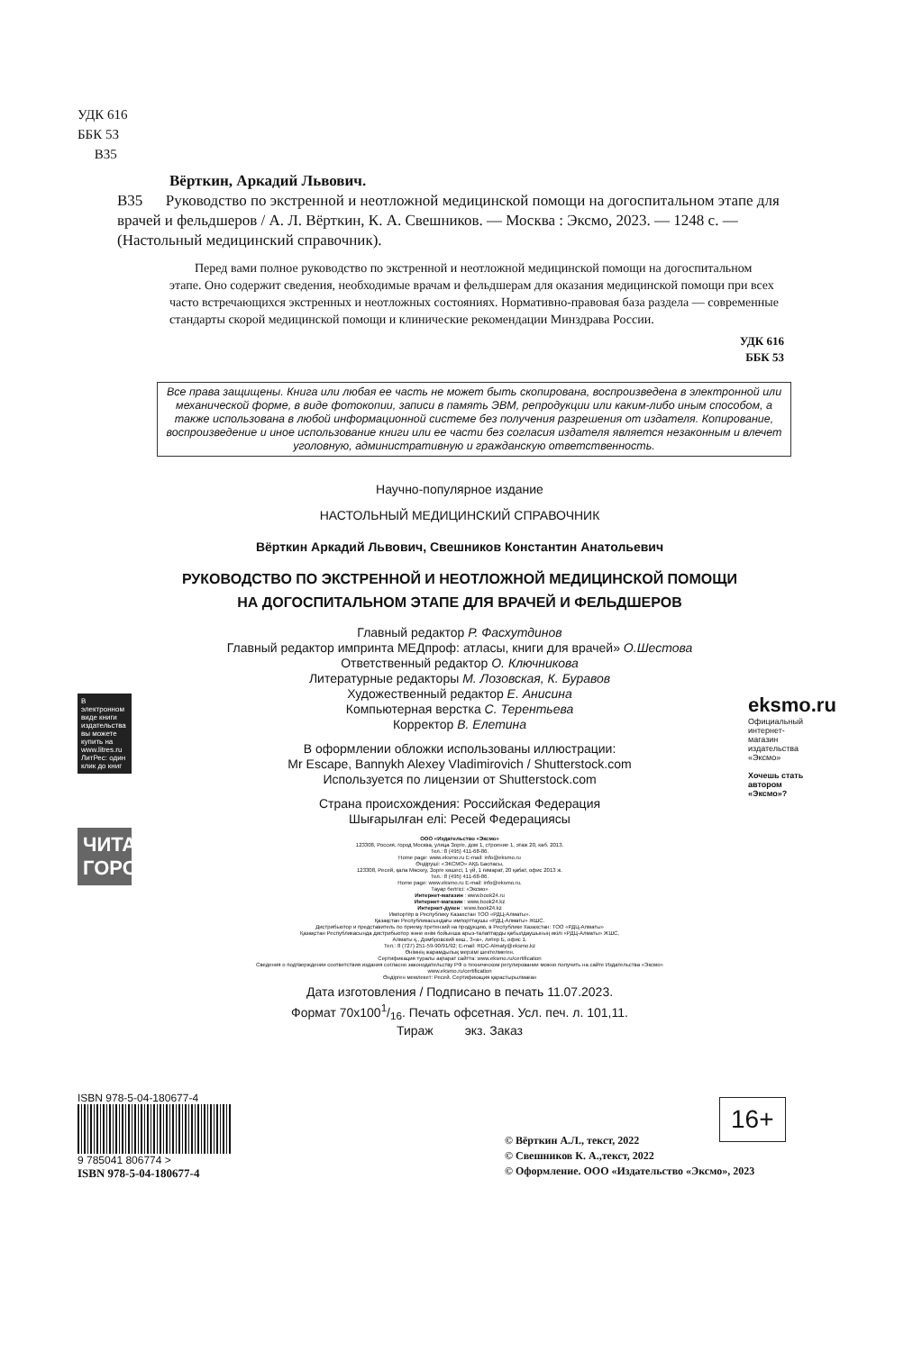УДК 616
ББК 53
В35
Вёрткин, Аркадий Львович.
В35 Руководство по экстренной и неотложной медицинской помощи на догоспитальном этапе для врачей и фельдшеров / А. Л. Вёрткин, К. А. Свешников. — Москва : Эксмо, 2023. — 1248 с. — (Настольный медицинский справочник).
Перед вами полное руководство по экстренной и неотложной медицинской помощи на догоспитальном этапе. Оно содержит сведения, необходимые врачам и фельдшерам для оказания медицинской помощи при всех часто встречающихся экстренных и неотложных состояниях. Нормативно-правовая база раздела — современные стандарты скорой медицинской помощи и клинические рекомендации Минздрава России.
УДК 616
ББК 53
Все права защищены. Книга или любая ее часть не может быть скопирована, воспроизведена в электронной или механической форме, в виде фотокопии, записи в память ЭВМ, репродукции или каким-либо иным способом, а также использована в любой информационной системе без получения разрешения от издателя. Копирование, воспроизведение и иное использование книги или ее части без согласия издателя является незаконным и влечет уголовную, административную и гражданскую ответственность.
Научно-популярное издание
НАСТОЛЬНЫЙ МЕДИЦИНСКИЙ СПРАВОЧНИК
Вёрткин Аркадий Львович, Свешников Константин Анатольевич
РУКОВОДСТВО ПО ЭКСТРЕННОЙ И НЕОТЛОЖНОЙ МЕДИЦИНСКОЙ ПОМОЩИ
НА ДОГОСПИТАЛЬНОМ ЭТАПЕ ДЛЯ ВРАЧЕЙ И ФЕЛЬДШЕРОВ
Главный редактор Р. Фасхутдинов
Главный редактор импринта МЕДпроф: атласы, книги для врачей» О.Шестова
Ответственный редактор О. Ключникова
Литературные редакторы М. Лозовская, К. Буравов
Художественный редактор Е. Анисина
Компьютерная верстка С. Терентьева
Корректор В. Елетина
В оформлении обложки использованы иллюстрации:
Mr Escape, Bannykh Alexey Vladimirovich / Shutterstock.com
Используется по лицензии от Shutterstock.com
Страна происхождения: Российская Федерация
Шығарылған елі: Ресей Федерациясы
ООО «Издательство «Эксмо»
123308, Россия, город Москва, улица Зорге, дом 1, строение 1, этаж 20, каб. 2013.
Тел.: 8 (495) 411-68-86.
Home page: www.eksmo.ru E-mail: info@eksmo.ru
Өндіруші: «ЭКСМО» АҚБ Баспасы,
123308, Ресей, қала Мәскеу, Зорге көшесі, 1 үй, 1 ғимарат, 20 қабат, офис 2013 ж.
Тел.: 8 (495) 411-68-86.
Home page: www.eksmo.ru E-mail: info@eksmo.ru.
Тауар белгісі: «Эксмо»
Интернет-магазин : www.book24.ru
Интернет-магазин : www.book24.kz
Интернет-дүкен : www.book24.kz
Импортёр в Республику Казахстан ТОО «РДЦ-Алматы».
Қазақстан Республикасындағы импорттаушы «РДЦ-Алматы» ЖШС.
Дистрибьютор и представитель по приему претензий на продукцию, в Республике Казахстан: ТОО «РДЦ-Алматы»
Қазақстан Республикасында дистрибьютор және өнім бойынша арыз-талаптарды қабылдаушының өкілі «РДЦ-Алматы» ЖШС,
Алматы қ., Домбровский көш., 3«а», литер Б, офис 1.
Тел.: 8 (727) 251-59-90/91/92; E-mail: RDC-Almaty@eksmo.kz
Өнімнің жарамдылық мерзімі шектелмеген.
Сертификация туралы ақпарат сайтта: www.eksmo.ru/certification
Сведения о подтверждении соответствия издания согласно законодательству РФ о техническом регулировании можно получить на сайте Издательства «Эксмо»
www.eksmo.ru/certification
Өндірген мемлекет: Ресей. Сертификация қарастырылмаған
Дата изготовления / Подписано в печать 11.07.2023.
Формат 70x1001/16. Печать офсетная. Усл. печ. л. 101,11.
Тираж экз. Заказ
В электронном виде книги издательства вы можете купить на www.litres.ru ЛитРес: один клик до книг
ЧИТАЙ ГОРОД
eksmo.ru
Официальный интернет-магазин издательства «Эксмо»
Хочешь стать автором «Эксмо»?
16+
ISBN 978-5-04-180677-4
9 785041 806774 >
ISBN 978-5-04-180677-4
© Вёрткин А.Л., текст, 2022
© Свешников К. А.,текст, 2022
© Оформление. ООО «Издательство «Эксмо», 2023